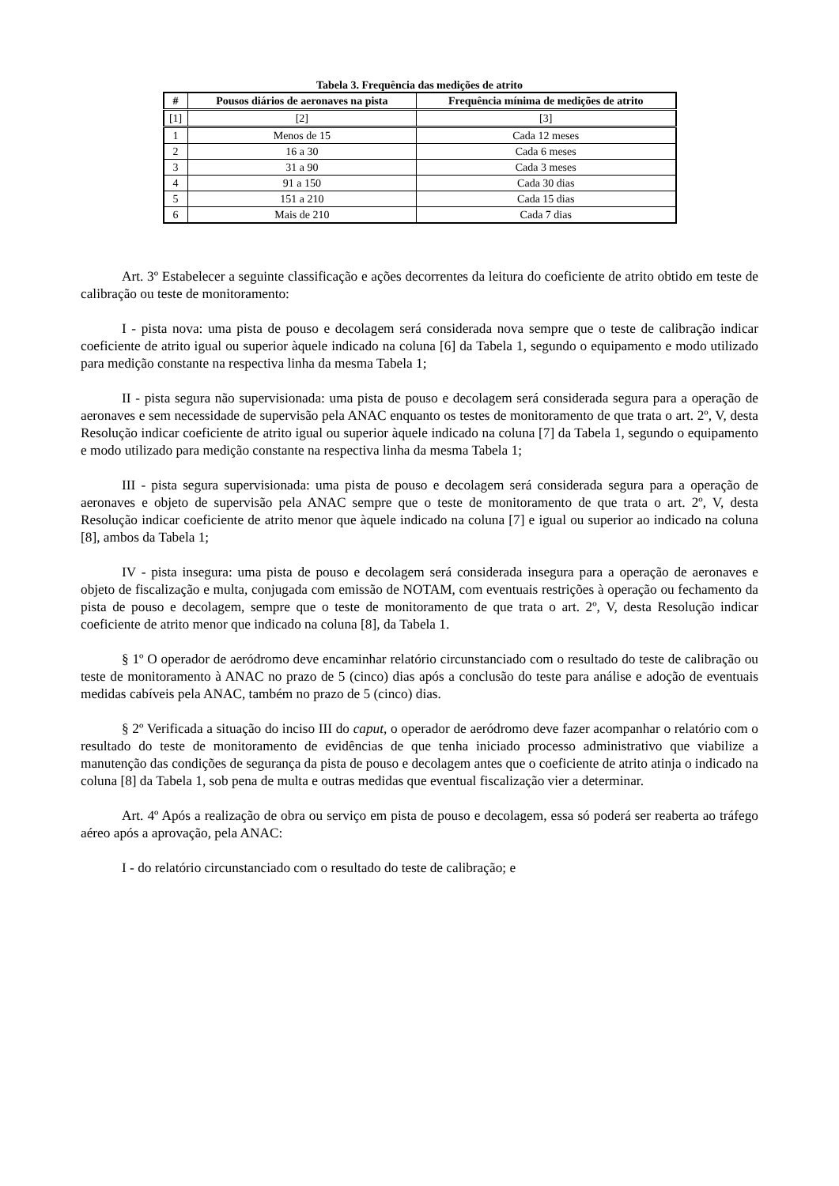Tabela 3. Frequência das medições de atrito
| # | Pousos diários de aeronaves na pista | Frequência mínima de medições de atrito |
| --- | --- | --- |
| [1] | [2] | [3] |
| 1 | Menos de 15 | Cada 12 meses |
| 2 | 16 a 30 | Cada 6 meses |
| 3 | 31 a 90 | Cada 3 meses |
| 4 | 91 a 150 | Cada 30 dias |
| 5 | 151 a 210 | Cada 15 dias |
| 6 | Mais de 210 | Cada 7 dias |
Art. 3º Estabelecer a seguinte classificação e ações decorrentes da leitura do coeficiente de atrito obtido em teste de calibração ou teste de monitoramento:
I - pista nova: uma pista de pouso e decolagem será considerada nova sempre que o teste de calibração indicar coeficiente de atrito igual ou superior àquele indicado na coluna [6] da Tabela 1, segundo o equipamento e modo utilizado para medição constante na respectiva linha da mesma Tabela 1;
II - pista segura não supervisionada: uma pista de pouso e decolagem será considerada segura para a operação de aeronaves e sem necessidade de supervisão pela ANAC enquanto os testes de monitoramento de que trata o art. 2º, V, desta Resolução indicar coeficiente de atrito igual ou superior àquele indicado na coluna [7] da Tabela 1, segundo o equipamento e modo utilizado para medição constante na respectiva linha da mesma Tabela 1;
III - pista segura supervisionada: uma pista de pouso e decolagem será considerada segura para a operação de aeronaves e objeto de supervisão pela ANAC sempre que o teste de monitoramento de que trata o art. 2º, V, desta Resolução indicar coeficiente de atrito menor que àquele indicado na coluna [7] e igual ou superior ao indicado na coluna [8], ambos da Tabela 1;
IV - pista insegura: uma pista de pouso e decolagem será considerada insegura para a operação de aeronaves e objeto de fiscalização e multa, conjugada com emissão de NOTAM, com eventuais restrições à operação ou fechamento da pista de pouso e decolagem, sempre que o teste de monitoramento de que trata o art. 2º, V, desta Resolução indicar coeficiente de atrito menor que indicado na coluna [8], da Tabela 1.
§ 1º O operador de aeródromo deve encaminhar relatório circunstanciado com o resultado do teste de calibração ou teste de monitoramento à ANAC no prazo de 5 (cinco) dias após a conclusão do teste para análise e adoção de eventuais medidas cabíveis pela ANAC, também no prazo de 5 (cinco) dias.
§ 2º Verificada a situação do inciso III do caput, o operador de aeródromo deve fazer acompanhar o relatório com o resultado do teste de monitoramento de evidências de que tenha iniciado processo administrativo que viabilize a manutenção das condições de segurança da pista de pouso e decolagem antes que o coeficiente de atrito atinja o indicado na coluna [8] da Tabela 1, sob pena de multa e outras medidas que eventual fiscalização vier a determinar.
Art. 4º Após a realização de obra ou serviço em pista de pouso e decolagem, essa só poderá ser reaberta ao tráfego aéreo após a aprovação, pela ANAC:
I - do relatório circunstanciado com o resultado do teste de calibração; e